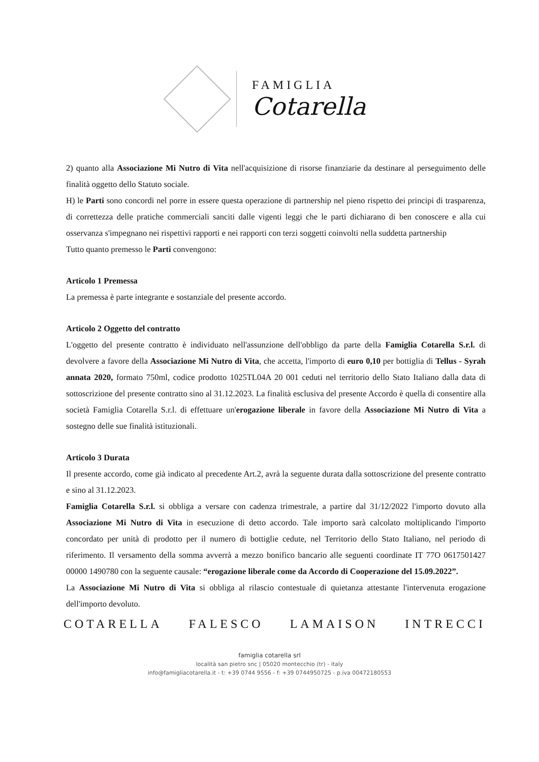FAMIGLIA
Cotarella
2) quanto alla Associazione Mi Nutro di Vita nell'acquisizione di risorse finanziarie da destinare al perseguimento delle finalità oggetto dello Statuto sociale.
H) le Parti sono concordi nel porre in essere questa operazione di partnership nel pieno rispetto dei principi di trasparenza, di correttezza delle pratiche commerciali sanciti dalle vigenti leggi che le parti dichiarano di ben conoscere e alla cui osservanza s'impegnano nei rispettivi rapporti e nei rapporti con terzi soggetti coinvolti nella suddetta partnership
Tutto quanto premesso le Parti convengono:
Articolo 1 Premessa
La premessa è parte integrante e sostanziale del presente accordo.
Articolo 2 Oggetto del contratto
L'oggetto del presente contratto è individuato nell'assunzione dell'obbligo da parte della Famiglia Cotarella S.r.l. di devolvere a favore della Associazione Mi Nutro di Vita, che accetta, l'importo di euro 0,10 per bottiglia di Tellus - Syrah annata 2020, formato 750ml, codice prodotto 1025TL04A 20 001 ceduti nel territorio dello Stato Italiano dalla data di sottoscrizione del presente contratto sino al 31.12.2023. La finalità esclusiva del presente Accordo è quella di consentire alla società Famiglia Cotarella S.r.l. di effettuare un'erogazione liberale in favore della Associazione Mi Nutro di Vita a sostegno delle sue finalità istituzionali.
Articolo 3 Durata
Il presente accordo, come già indicato al precedente Art.2, avrà la seguente durata dalla sottoscrizione del presente contratto e sino al 31.12.2023.
Famiglia Cotarella S.r.l. si obbliga a versare con cadenza trimestrale, a partire dal 31/12/2022 l'importo dovuto alla Associazione Mi Nutro di Vita in esecuzione di detto accordo. Tale importo sarà calcolato moltiplicando l'importo concordato per unità di prodotto per il numero di bottiglie cedute, nel Territorio dello Stato Italiano, nel periodo di riferimento. Il versamento della somma avverrà a mezzo bonifico bancario alle seguenti coordinate IT 77O 0617501427 00000 1490780 con la seguente causale: “erogazione liberale come da Accordo di Cooperazione del 15.09.2022”.
La Associazione Mi Nutro di Vita si obbliga al rilascio contestuale di quietanza attestante l'intervenuta erogazione dell'importo devoluto.
COTARELLA FALESCO LAMAISON INTRECCI
famiglia cotarella srl
località san pietro snc | 05020 montecchio (tr) - italy
info@famigliacotarella.it - t: +39 0744 9556 - f: +39 0744950725 - p.iva 00472180553